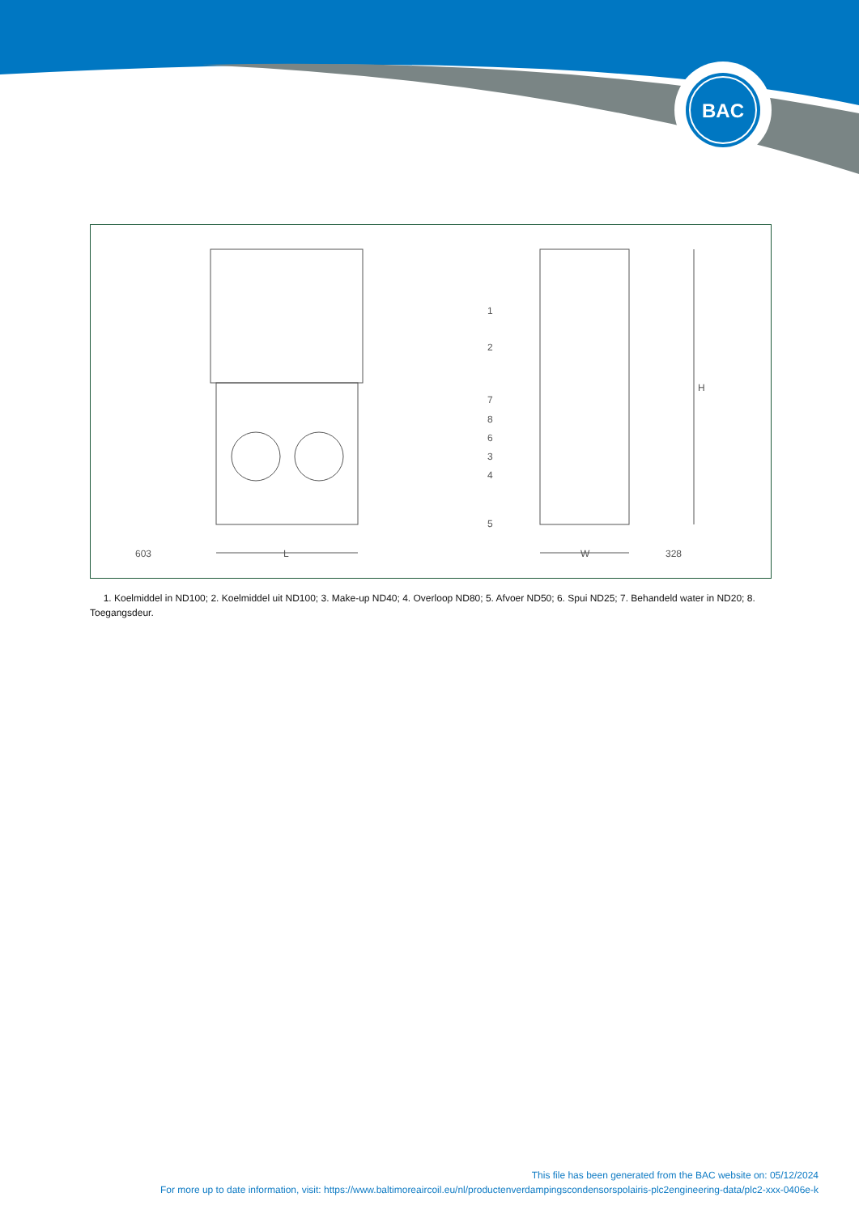BAC
603
L
W
328
H
1
2
7
8
6
3
4
5
1. Koelmiddel in ND100; 2. Koelmiddel uit ND100; 3. Make-up ND40; 4. Overloop ND80; 5. Afvoer ND50; 6. Spui ND25; 7. Behandeld water in ND20; 8. Toegangsdeur.
This file has been generated from the BAC website on: 05/12/2024
For more up to date information, visit: https://www.baltimoreaircoil.eu/nl/productenverdampingscondensorspolairis-plc2engineering-data/plc2-xxx-0406e-k